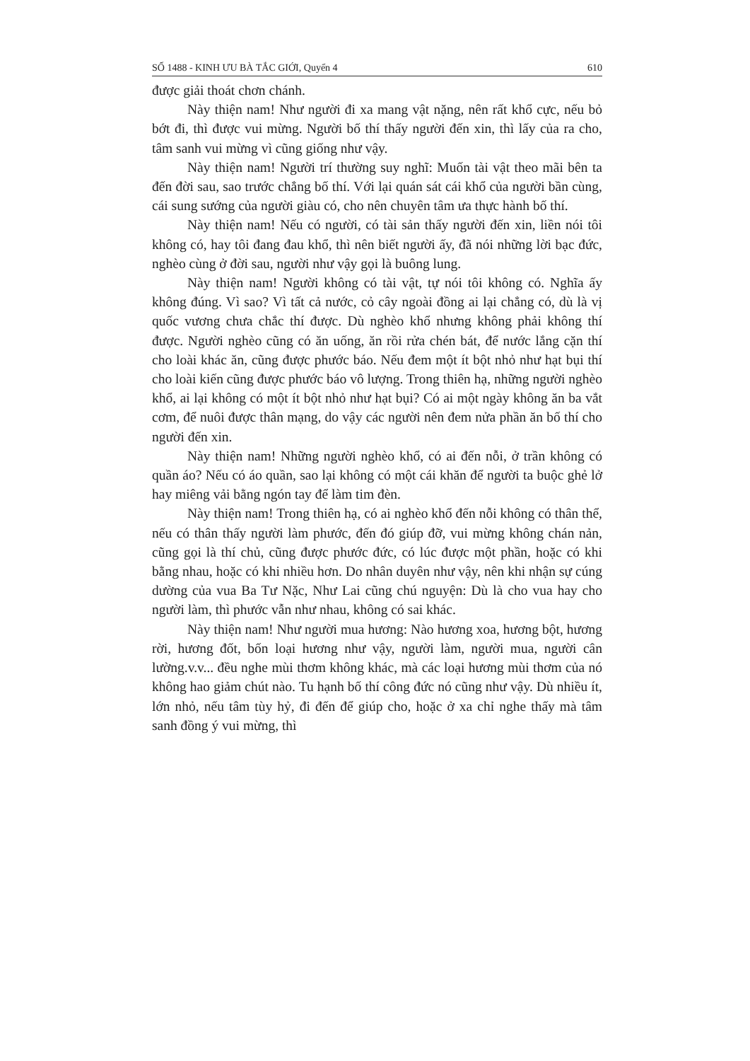SỐ 1488 - KINH ƯU BÀ TẮC GIỚI, Quyển 4 610
được giải thoát chơn chánh.
Này thiện nam! Như người đi xa mang vật nặng, nên rất khổ cực, nếu bỏ bớt đi, thì được vui mừng. Người bố thí thấy người đến xin, thì lấy của ra cho, tâm sanh vui mừng vì cũng giống như vậy.
Này thiện nam! Người trí thường suy nghĩ: Muốn tài vật theo mãi bên ta đến đời sau, sao trước chẳng bố thí. Với lại quán sát cái khổ của người bần cùng, cái sung sướng của người giàu có, cho nên chuyên tâm ưa thực hành bố thí.
Này thiện nam! Nếu có người, có tài sản thấy người đến xin, liền nói tôi không có, hay tôi đang đau khổ, thì nên biết người ấy, đã nói những lời bạc đức, nghèo cùng ở đời sau, người như vậy gọi là buông lung.
Này thiện nam! Người không có tài vật, tự nói tôi không có. Nghĩa ấy không đúng. Vì sao? Vì tất cả nước, cỏ cây ngoài đồng ai lại chẳng có, dù là vị quốc vương chưa chắc thí được. Dù nghèo khổ nhưng không phải không thí được. Người nghèo cũng có ăn uống, ăn rồi rửa chén bát, để nước lắng cặn thí cho loài khác ăn, cũng được phước báo. Nếu đem một ít bột nhỏ như hạt bụi thí cho loài kiến cũng được phước báo vô lượng. Trong thiên hạ, những người nghèo khổ, ai lại không có một ít bột nhỏ như hạt bụi? Có ai một ngày không ăn ba vắt cơm, để nuôi được thân mạng, do vậy các người nên đem nửa phần ăn bố thí cho người đến xin.
Này thiện nam! Những người nghèo khổ, có ai đến nỗi, ở trần không có quần áo? Nếu có áo quần, sao lại không có một cái khăn để người ta buộc ghẻ lở hay miêng vải bằng ngón tay để làm tim đèn.
Này thiện nam! Trong thiên hạ, có ai nghèo khổ đến nỗi không có thân thể, nếu có thân thấy người làm phước, đến đó giúp đỡ, vui mừng không chán nản, cũng gọi là thí chủ, cũng được phước đức, có lúc được một phần, hoặc có khi bằng nhau, hoặc có khi nhiều hơn. Do nhân duyên như vậy, nên khi nhận sự cúng dường của vua Ba Tư Nặc, Như Lai cũng chú nguyện: Dù là cho vua hay cho người làm, thì phước vẫn như nhau, không có sai khác.
Này thiện nam! Như người mua hương: Nào hương xoa, hương bột, hương rời, hương đốt, bốn loại hương như vậy, người làm, người mua, người cân lường.v.v... đều nghe mùi thơm không khác, mà các loại hương mùi thơm của nó không hao giảm chút nào. Tu hạnh bố thí công đức nó cũng như vậy. Dù nhiều ít, lớn nhỏ, nếu tâm tùy hỷ, đi đến để giúp cho, hoặc ở xa chỉ nghe thấy mà tâm sanh đồng ý vui mừng, thì